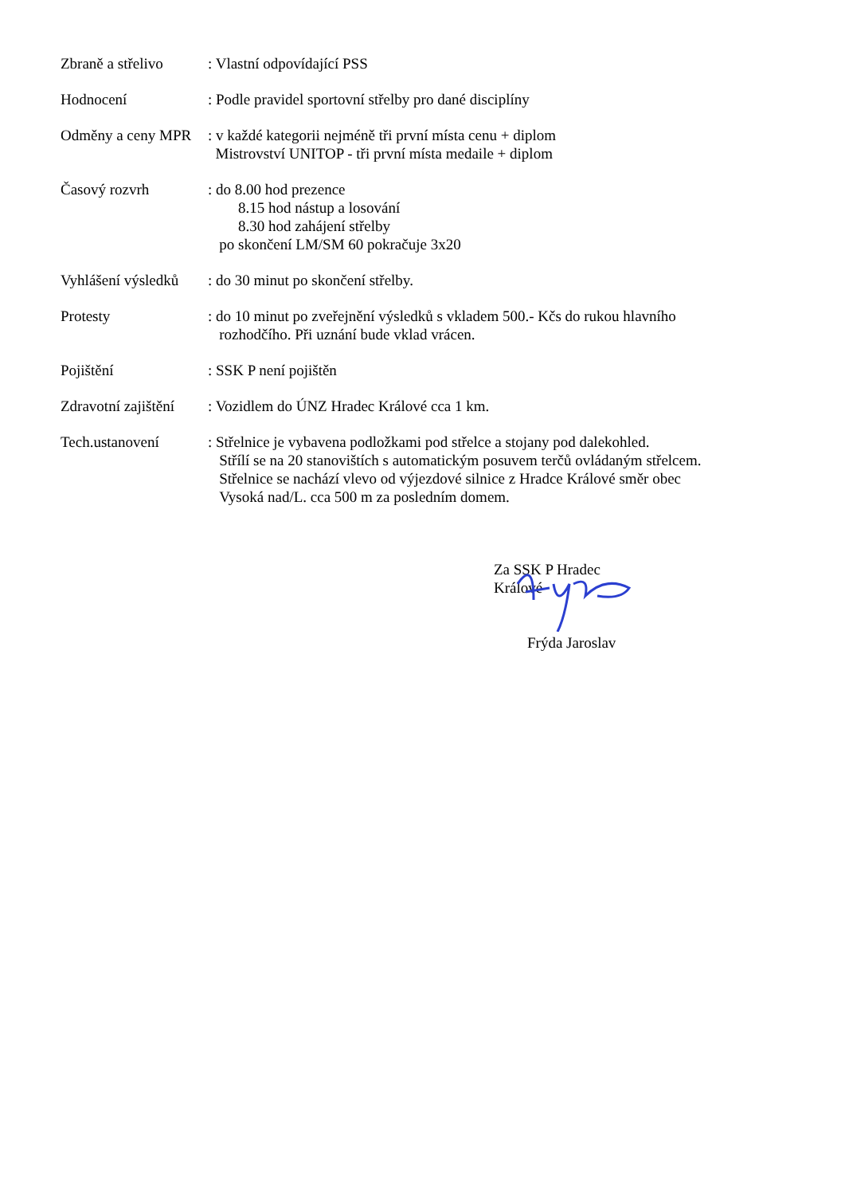Zbraně a střelivo
: Vlastní odpovídající PSS
Hodnocení : Podle pravidel sportovní střelby pro dané disciplíny
Odměny a ceny MPR
: v každé kategorii nejméně tři první místa cenu + diplom
Mistrovství UNITOP - tři první místa medaile + diplom
Časový rozvrh : do 8.00 hod prezence
8.15 hod nástup a losování
8.30 hod zahájení střelby
po skončení LM/SM 60 pokračuje 3x20
Vyhlášení výsledků
: do 30 minut po skončení střelby.
Protesty : do 10 minut po zveřejnění výsledků s vkladem 500.- Kčs do rukou hlavního
rozhodčího. Při uznání bude vklad vrácen.
Pojištění : SSK P není pojištěn
Zdravotní zajištění
: Vozidlem do ÚNZ Hradec Králové cca 1 km.
Tech.ustanovení : Střelnice je vybavena podložkami pod střelce a stojany pod dalekohled.
Střílí se na 20 stanovištích s automatickým posuvem terčů ovládaným střelcem.
Střelnice se nachází vlevo od výjezdové silnice z Hradce Králové směr obec
Vysoká nad/L. cca 500 m za posledním domem.
Za SSK P Hradec Králové
Frýda Jaroslav